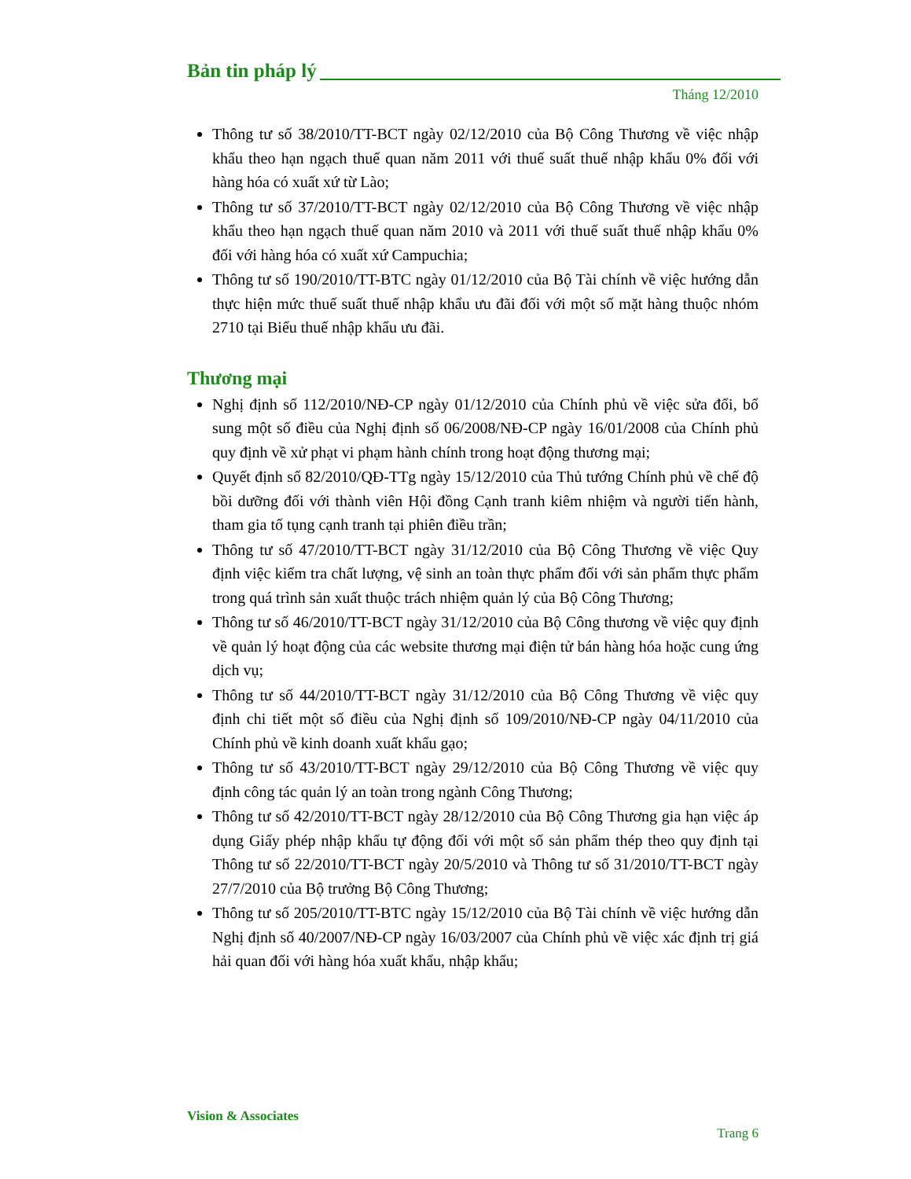Bản tin pháp lý
Tháng 12/2010
Thông tư số 38/2010/TT-BCT ngày 02/12/2010 của Bộ Công Thương về việc nhập khẩu theo hạn ngạch thuế quan năm 2011 với thuế suất thuế nhập khẩu 0% đối với hàng hóa có xuất xứ từ Lào;
Thông tư số 37/2010/TT-BCT ngày 02/12/2010 của Bộ Công Thương về việc nhập khẩu theo hạn ngạch thuế quan năm 2010 và 2011 với thuế suất thuế nhập khẩu 0% đối với hàng hóa có xuất xứ Campuchia;
Thông tư số 190/2010/TT-BTC ngày 01/12/2010 của Bộ Tài chính về việc hướng dẫn thực hiện mức thuế suất thuế nhập khẩu ưu đãi đối với một số mặt hàng thuộc nhóm 2710 tại Biểu thuế nhập khẩu ưu đãi.
Thương mại
Nghị định số 112/2010/NĐ-CP ngày 01/12/2010 của Chính phủ về việc sửa đổi, bổ sung một số điều của Nghị định số 06/2008/NĐ-CP ngày 16/01/2008 của Chính phủ quy định về xử phạt vi phạm hành chính trong hoạt động thương mại;
Quyết định số 82/2010/QĐ-TTg ngày 15/12/2010 của Thủ tướng Chính phủ về chế độ bồi dưỡng đối với thành viên Hội đồng Cạnh tranh kiêm nhiệm và người tiến hành, tham gia tố tụng cạnh tranh tại phiên điều trần;
Thông tư số 47/2010/TT-BCT ngày 31/12/2010 của Bộ Công Thương về việc Quy định việc kiểm tra chất lượng, vệ sinh an toàn thực phẩm đối với sản phẩm thực phẩm trong quá trình sản xuất thuộc trách nhiệm quản lý của Bộ Công Thương;
Thông tư số 46/2010/TT-BCT ngày 31/12/2010 của Bộ Công thương về việc quy định về quản lý hoạt động của các website thương mại điện tử bán hàng hóa hoặc cung ứng dịch vụ;
Thông tư số 44/2010/TT-BCT ngày 31/12/2010 của Bộ Công Thương về việc quy định chi tiết một số điều của Nghị định số 109/2010/NĐ-CP ngày 04/11/2010 của Chính phủ về kinh doanh xuất khẩu gạo;
Thông tư số 43/2010/TT-BCT ngày 29/12/2010 của Bộ Công Thương về việc quy định công tác quản lý an toàn trong ngành Công Thương;
Thông tư số 42/2010/TT-BCT ngày 28/12/2010 của Bộ Công Thương gia hạn việc áp dụng Giấy phép nhập khẩu tự động đối với một số sản phẩm thép theo quy định tại Thông tư số 22/2010/TT-BCT ngày 20/5/2010 và Thông tư số 31/2010/TT-BCT ngày 27/7/2010 của Bộ trưởng Bộ Công Thương;
Thông tư số 205/2010/TT-BTC ngày 15/12/2010 của Bộ Tài chính về việc hướng dẫn Nghị định số 40/2007/NĐ-CP ngày 16/03/2007 của Chính phủ về việc xác định trị giá hải quan đối với hàng hóa xuất khẩu, nhập khẩu;
Vision & Associates
Trang 6